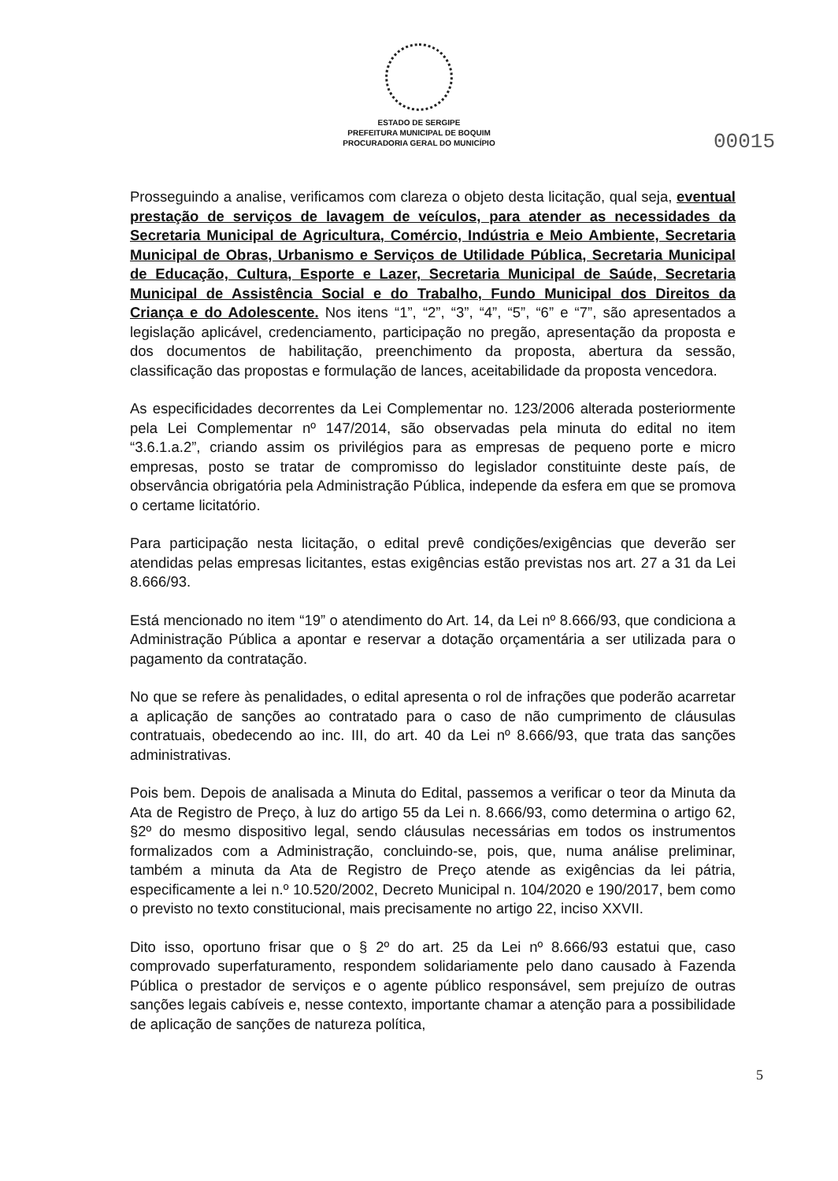ESTADO DE SERGIPE
PREFEITURA MUNICIPAL DE BOQUIM
PROCURADORIA GERAL DO MUNICÍPIO
00015
Prosseguindo a analise, verificamos com clareza o objeto desta licitação, qual seja, eventual prestação de serviços de lavagem de veículos, para atender as necessidades da Secretaria Municipal de Agricultura, Comércio, Indústria e Meio Ambiente, Secretaria Municipal de Obras, Urbanismo e Serviços de Utilidade Pública, Secretaria Municipal de Educação, Cultura, Esporte e Lazer, Secretaria Municipal de Saúde, Secretaria Municipal de Assistência Social e do Trabalho, Fundo Municipal dos Direitos da Criança e do Adolescente. Nos itens “1”, “2”, “3”, “4”, “5”, “6” e “7”, são apresentados a legislação aplicável, credenciamento, participação no pregão, apresentação da proposta e dos documentos de habilitação, preenchimento da proposta, abertura da sessão, classificação das propostas e formulação de lances, aceitabilidade da proposta vencedora.
As especificidades decorrentes da Lei Complementar no. 123/2006 alterada posteriormente pela Lei Complementar nº 147/2014, são observadas pela minuta do edital no item “3.6.1.a.2”, criando assim os privilégios para as empresas de pequeno porte e micro empresas, posto se tratar de compromisso do legislador constituinte deste país, de observância obrigatória pela Administração Pública, independe da esfera em que se promova o certame licitatório.
Para participação nesta licitação, o edital prevê condições/exigências que deverão ser atendidas pelas empresas licitantes, estas exigências estão previstas nos art. 27 a 31 da Lei 8.666/93.
Está mencionado no item “19” o atendimento do Art. 14, da Lei nº 8.666/93, que condiciona a Administração Pública a apontar e reservar a dotação orçamentária a ser utilizada para o pagamento da contratação.
No que se refere às penalidades, o edital apresenta o rol de infrações que poderão acarretar a aplicação de sanções ao contratado para o caso de não cumprimento de cláusulas contratuais, obedecendo ao inc. III, do art. 40 da Lei nº 8.666/93, que trata das sanções administrativas.
Pois bem. Depois de analisada a Minuta do Edital, passemos a verificar o teor da Minuta da Ata de Registro de Preço, à luz do artigo 55 da Lei n. 8.666/93, como determina o artigo 62, §2º do mesmo dispositivo legal, sendo cláusulas necessárias em todos os instrumentos formalizados com a Administração, concluindo-se, pois, que, numa análise preliminar, também a minuta da Ata de Registro de Preço atende as exigências da lei pátria, especificamente a lei n.º 10.520/2002, Decreto Municipal n. 104/2020 e 190/2017, bem como o previsto no texto constitucional, mais precisamente no artigo 22, inciso XXVII.
Dito isso, oportuno frisar que o § 2º do art. 25 da Lei nº 8.666/93 estatui que, caso comprovado superfaturamento, respondem solidariamente pelo dano causado à Fazenda Pública o prestador de serviços e o agente público responsável, sem prejuízo de outras sanções legais cabíveis e, nesse contexto, importante chamar a atenção para a possibilidade de aplicação de sanções de natureza política,
5